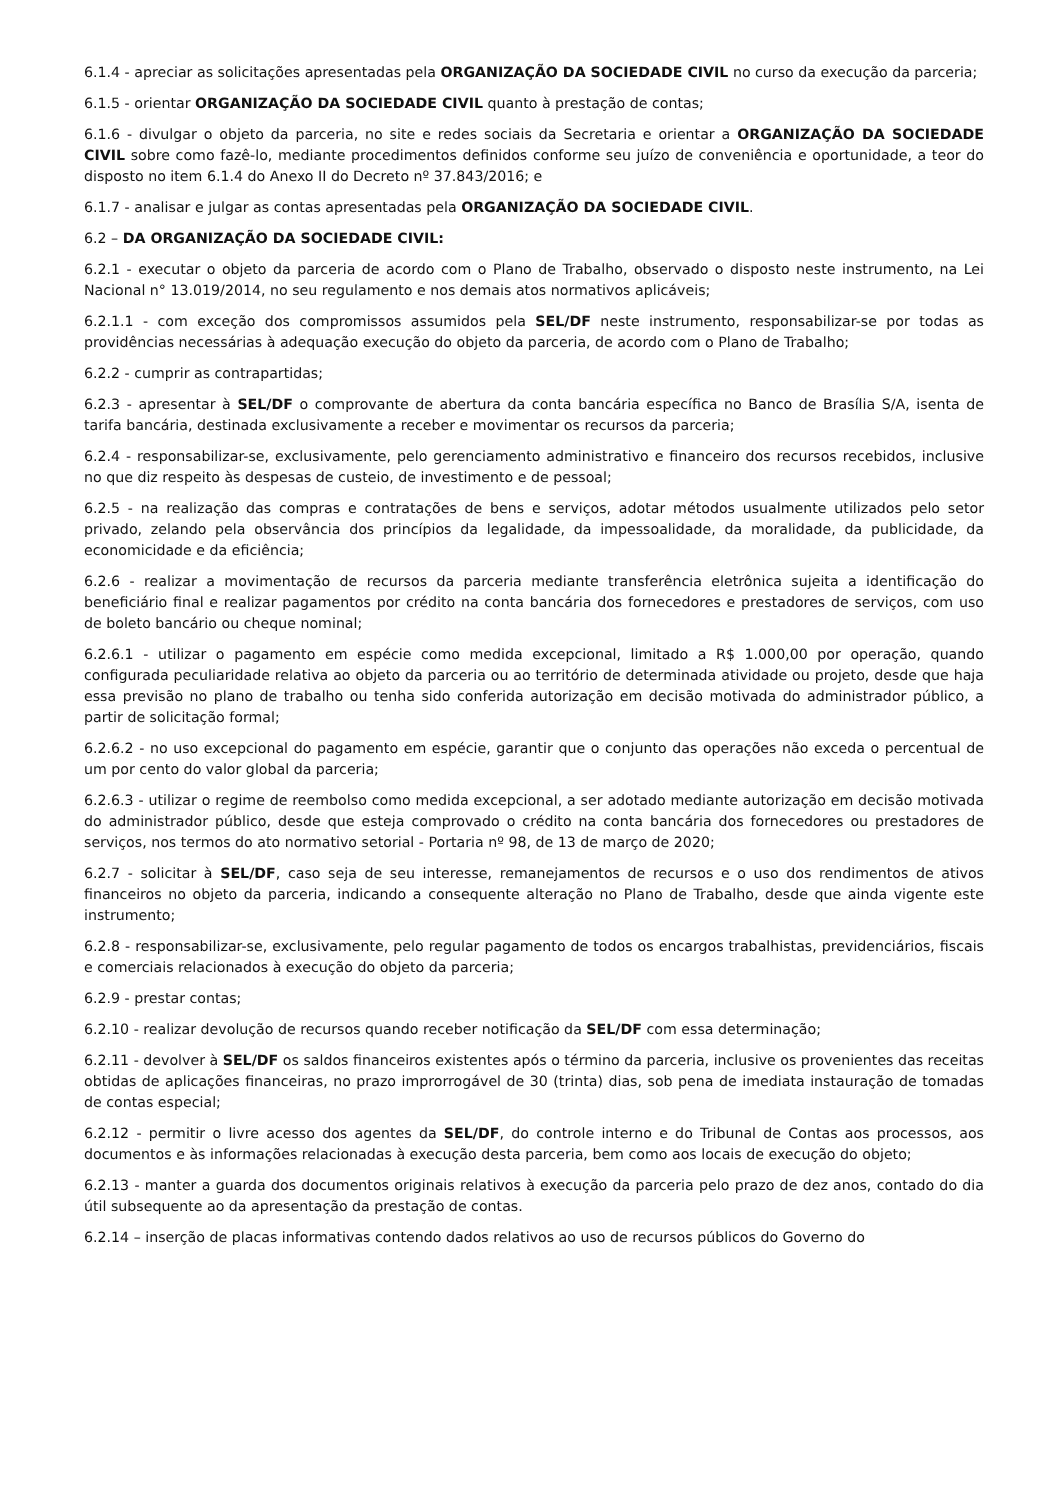6.1.4 - apreciar as solicitações apresentadas pela ORGANIZAÇÃO DA SOCIEDADE CIVIL no curso da execução da parceria;
6.1.5 - orientar ORGANIZAÇÃO DA SOCIEDADE CIVIL quanto à prestação de contas;
6.1.6 - divulgar o objeto da parceria, no site e redes sociais da Secretaria e orientar a ORGANIZAÇÃO DA SOCIEDADE CIVIL sobre como fazê-lo, mediante procedimentos definidos conforme seu juízo de conveniência e oportunidade, a teor do disposto no item 6.1.4 do Anexo II do Decreto nº 37.843/2016; e
6.1.7 - analisar e julgar as contas apresentadas pela ORGANIZAÇÃO DA SOCIEDADE CIVIL.
6.2 – DA ORGANIZAÇÃO DA SOCIEDADE CIVIL:
6.2.1 - executar o objeto da parceria de acordo com o Plano de Trabalho, observado o disposto neste instrumento, na Lei Nacional n° 13.019/2014, no seu regulamento e nos demais atos normativos aplicáveis;
6.2.1.1 - com exceção dos compromissos assumidos pela SEL/DF neste instrumento, responsabilizar-se por todas as providências necessárias à adequação execução do objeto da parceria, de acordo com o Plano de Trabalho;
6.2.2 - cumprir as contrapartidas;
6.2.3 - apresentar à SEL/DF o comprovante de abertura da conta bancária específica no Banco de Brasília S/A, isenta de tarifa bancária, destinada exclusivamente a receber e movimentar os recursos da parceria;
6.2.4 - responsabilizar-se, exclusivamente, pelo gerenciamento administrativo e financeiro dos recursos recebidos, inclusive no que diz respeito às despesas de custeio, de investimento e de pessoal;
6.2.5 - na realização das compras e contratações de bens e serviços, adotar métodos usualmente utilizados pelo setor privado, zelando pela observância dos princípios da legalidade, da impessoalidade, da moralidade, da publicidade, da economicidade e da eficiência;
6.2.6 - realizar a movimentação de recursos da parceria mediante transferência eletrônica sujeita a identificação do beneficiário final e realizar pagamentos por crédito na conta bancária dos fornecedores e prestadores de serviços, com uso de boleto bancário ou cheque nominal;
6.2.6.1 - utilizar o pagamento em espécie como medida excepcional, limitado a R$ 1.000,00 por operação, quando configurada peculiaridade relativa ao objeto da parceria ou ao território de determinada atividade ou projeto, desde que haja essa previsão no plano de trabalho ou tenha sido conferida autorização em decisão motivada do administrador público, a partir de solicitação formal;
6.2.6.2 - no uso excepcional do pagamento em espécie, garantir que o conjunto das operações não exceda o percentual de um por cento do valor global da parceria;
6.2.6.3 - utilizar o regime de reembolso como medida excepcional, a ser adotado mediante autorização em decisão motivada do administrador público, desde que esteja comprovado o crédito na conta bancária dos fornecedores ou prestadores de serviços, nos termos do ato normativo setorial - Portaria nº 98, de 13 de março de 2020;
6.2.7 - solicitar à SEL/DF, caso seja de seu interesse, remanejamentos de recursos e o uso dos rendimentos de ativos financeiros no objeto da parceria, indicando a consequente alteração no Plano de Trabalho, desde que ainda vigente este instrumento;
6.2.8 - responsabilizar-se, exclusivamente, pelo regular pagamento de todos os encargos trabalhistas, previdenciários, fiscais e comerciais relacionados à execução do objeto da parceria;
6.2.9 - prestar contas;
6.2.10 - realizar devolução de recursos quando receber notificação da SEL/DF com essa determinação;
6.2.11 - devolver à SEL/DF os saldos financeiros existentes após o término da parceria, inclusive os provenientes das receitas obtidas de aplicações financeiras, no prazo improrrogável de 30 (trinta) dias, sob pena de imediata instauração de tomadas de contas especial;
6.2.12 - permitir o livre acesso dos agentes da SEL/DF, do controle interno e do Tribunal de Contas aos processos, aos documentos e às informações relacionadas à execução desta parceria, bem como aos locais de execução do objeto;
6.2.13 - manter a guarda dos documentos originais relativos à execução da parceria pelo prazo de dez anos, contado do dia útil subsequente ao da apresentação da prestação de contas.
6.2.14 – inserção de placas informativas contendo dados relativos ao uso de recursos públicos do Governo do